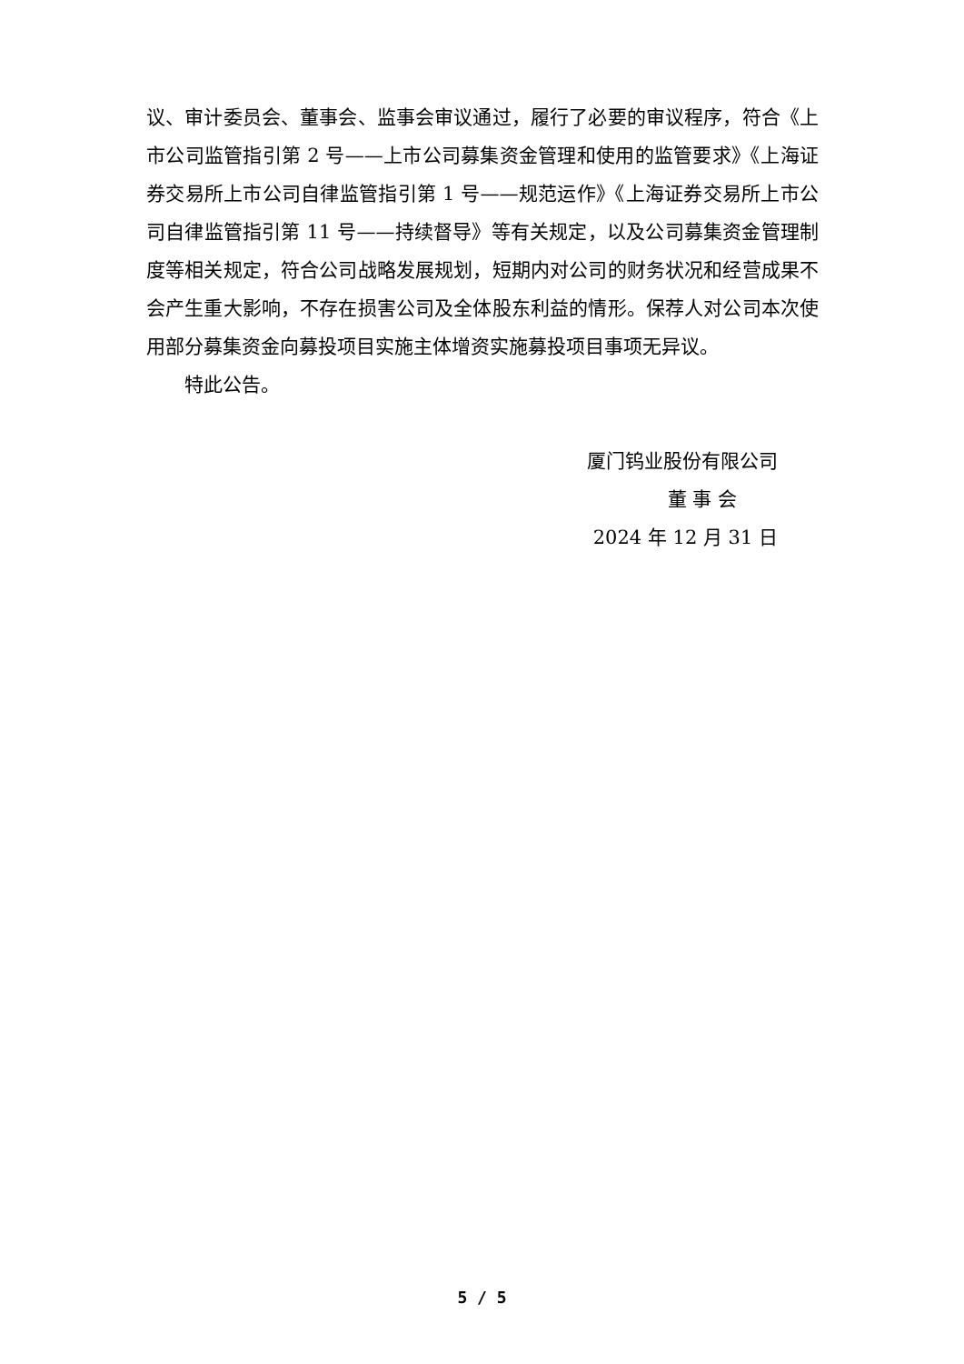议、审计委员会、董事会、监事会审议通过，履行了必要的审议程序，符合《上市公司监管指引第 2 号——上市公司募集资金管理和使用的监管要求》《上海证券交易所上市公司自律监管指引第 1 号——规范运作》《上海证券交易所上市公司自律监管指引第 11 号——持续督导》等有关规定，以及公司募集资金管理制度等相关规定，符合公司战略发展规划，短期内对公司的财务状况和经营成果不会产生重大影响，不存在损害公司及全体股东利益的情形。保荐人对公司本次使用部分募集资金向募投项目实施主体增资实施募投项目事项无异议。
特此公告。
厦门钨业股份有限公司
董 事 会
2024 年 12 月 31 日
5 / 5